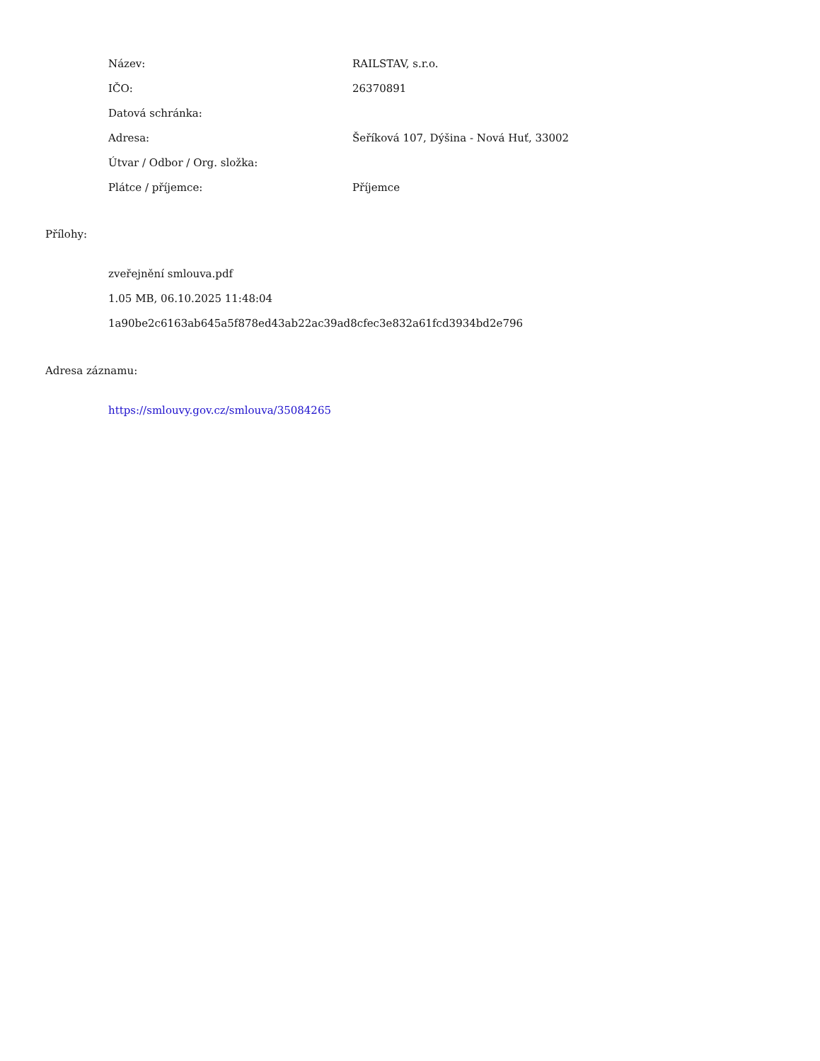| Název: | RAILSTAV, s.r.o. |
| IČO: | 26370891 |
| Datová schránka: | |
| Adresa: | Šeříková 107, Dýšina - Nová Huť, 33002 |
| Útvar / Odbor / Org. složka: | |
| Plátce / příjemce: | Příjemce |
Přílohy:
zveřejnění smlouva.pdf
1.05 MB, 06.10.2025 11:48:04
1a90be2c6163ab645a5f878ed43ab22ac39ad8cfec3e832a61fcd3934bd2e796
Adresa záznamu:
https://smlouvy.gov.cz/smlouva/35084265